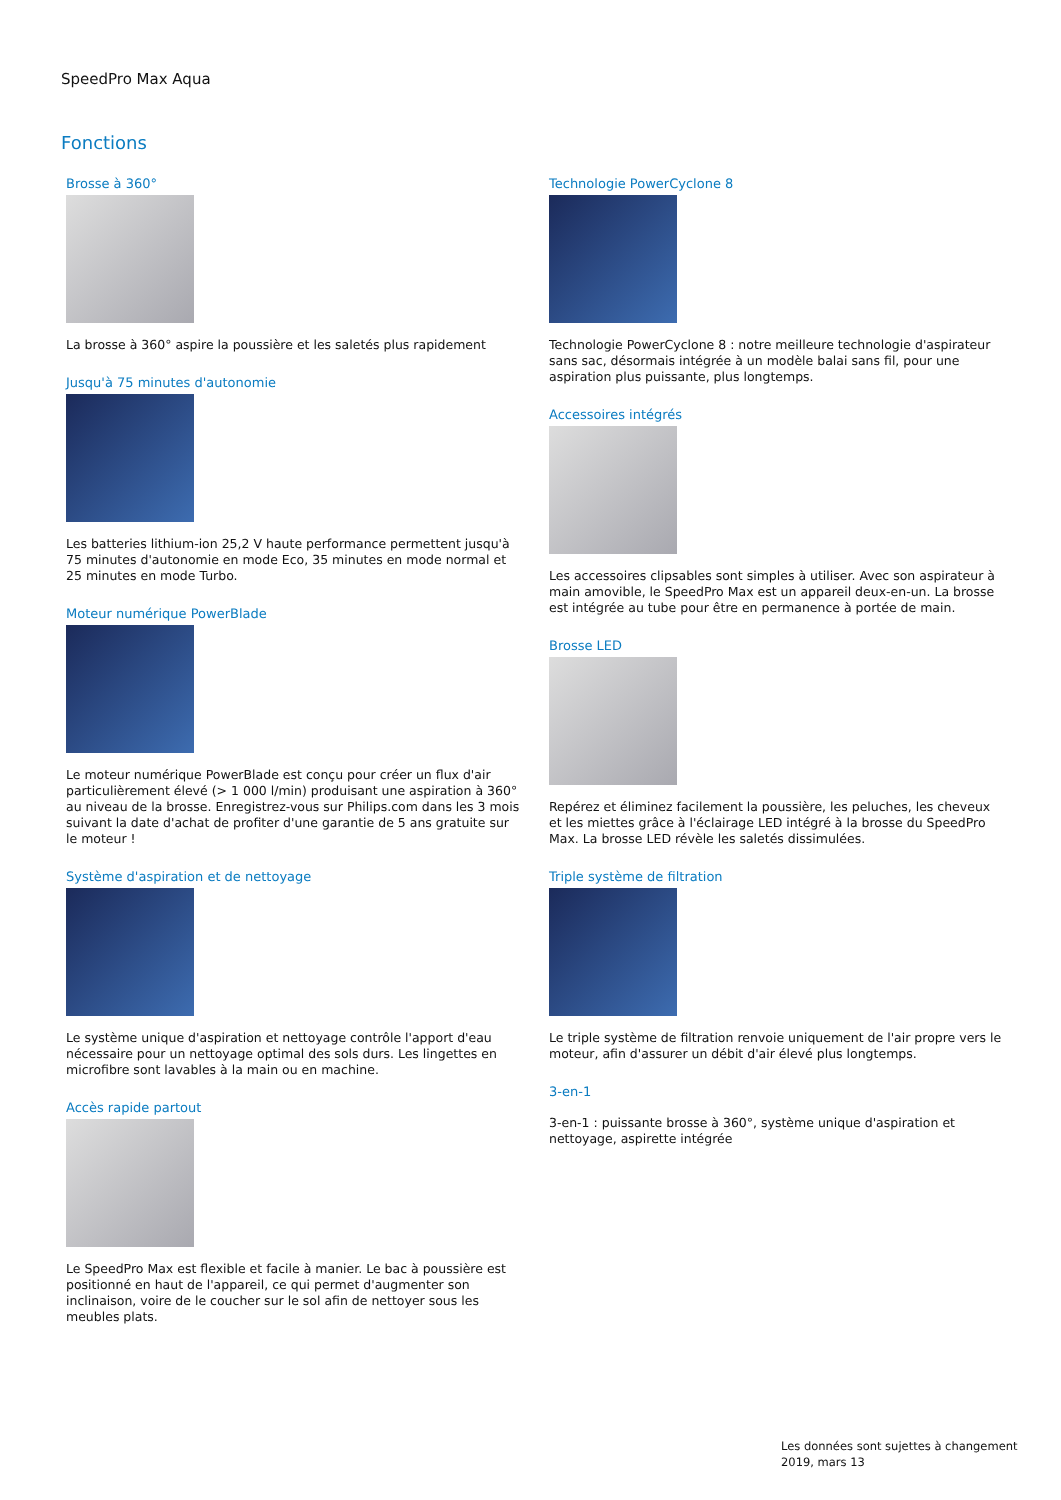SpeedPro Max Aqua
Fonctions
Brosse à 360°
La brosse à 360° aspire la poussière et les saletés plus rapidement
Jusqu'à 75 minutes d'autonomie
Les batteries lithium-ion 25,2 V haute performance permettent jusqu'à 75 minutes d'autonomie en mode Eco, 35 minutes en mode normal et 25 minutes en mode Turbo.
Moteur numérique PowerBlade
Le moteur numérique PowerBlade est conçu pour créer un flux d'air particulièrement élevé (> 1 000 l/min) produisant une aspiration à 360° au niveau de la brosse. Enregistrez-vous sur Philips.com dans les 3 mois suivant la date d'achat de profiter d'une garantie de 5 ans gratuite sur le moteur !
Système d'aspiration et de nettoyage
Le système unique d'aspiration et nettoyage contrôle l'apport d'eau nécessaire pour un nettoyage optimal des sols durs. Les lingettes en microfibre sont lavables à la main ou en machine.
Accès rapide partout
Le SpeedPro Max est flexible et facile à manier. Le bac à poussière est positionné en haut de l'appareil, ce qui permet d'augmenter son inclinaison, voire de le coucher sur le sol afin de nettoyer sous les meubles plats.
Technologie PowerCyclone 8
Technologie PowerCyclone 8 : notre meilleure technologie d'aspirateur sans sac, désormais intégrée à un modèle balai sans fil, pour une aspiration plus puissante, plus longtemps.
Accessoires intégrés
Les accessoires clipsables sont simples à utiliser. Avec son aspirateur à main amovible, le SpeedPro Max est un appareil deux-en-un. La brosse est intégrée au tube pour être en permanence à portée de main.
Brosse LED
Repérez et éliminez facilement la poussière, les peluches, les cheveux et les miettes grâce à l'éclairage LED intégré à la brosse du SpeedPro Max. La brosse LED révèle les saletés dissimulées.
Triple système de filtration
Le triple système de filtration renvoie uniquement de l'air propre vers le moteur, afin d'assurer un débit d'air élevé plus longtemps.
3-en-1
3-en-1 : puissante brosse à 360°, système unique d'aspiration et nettoyage, aspirette intégrée
Les données sont sujettes à changement
2019, mars 13